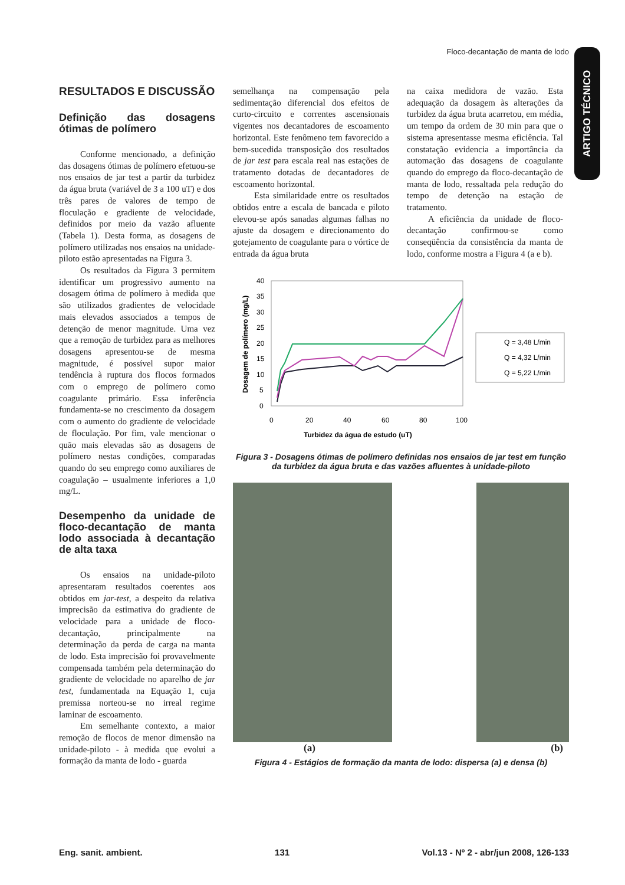Floco-decantação de manta de lodo
ARTIGO TÉCNICO
RESULTADOS E DISCUSSÃO
Definição das dosagens ótimas de polímero
Conforme mencionado, a definição das dosagens ótimas de polímero efetuou-se nos ensaios de jar test a partir da turbidez da água bruta (variável de 3 a 100 uT) e dos três pares de valores de tempo de floculação e gradiente de velocidade, definidos por meio da vazão afluente (Tabela 1). Desta forma, as dosagens de polímero utilizadas nos ensaios na unidade-piloto estão apresentadas na Figura 3.
Os resultados da Figura 3 permitem identificar um progressivo aumento na dosagem ótima de polímero à medida que são utilizados gradientes de velocidade mais elevados associados a tempos de detenção de menor magnitude. Uma vez que a remoção de turbidez para as melhores dosagens apresentou-se de mesma magnitude, é possível supor maior tendência à ruptura dos flocos formados com o emprego de polímero como coagulante primário. Essa inferência fundamenta-se no crescimento da dosagem com o aumento do gradiente de velocidade de floculação. Por fim, vale mencionar o quão mais elevadas são as dosagens de polímero nestas condições, comparadas quando do seu emprego como auxiliares de coagulação – usualmente inferiores a 1,0 mg/L.
Desempenho da unidade de floco-decantação de manta lodo associada à decantação de alta taxa
Os ensaios na unidade-piloto apresentaram resultados coerentes aos obtidos em jar-test, a despeito da relativa imprecisão da estimativa do gradiente de velocidade para a unidade de floco-decantação, principalmente na determinação da perda de carga na manta de lodo. Esta imprecisão foi provavelmente compensada também pela determinação do gradiente de velocidade no aparelho de jar test, fundamentada na Equação 1, cuja premissa norteou-se no irreal regime laminar de escoamento.
Em semelhante contexto, a maior remoção de flocos de menor dimensão na unidade-piloto - à medida que evolui a formação da manta de lodo - guarda
semelhança na compensação pela sedimentação diferencial dos efeitos de curto-circuito e correntes ascensionais vigentes nos decantadores de escoamento horizontal. Este fenômeno tem favorecido a bem-sucedida transposição dos resultados de jar test para escala real nas estações de tratamento dotadas de decantadores de escoamento horizontal.
Esta similaridade entre os resultados obtidos entre a escala de bancada e piloto elevou-se após sanadas algumas falhas no ajuste da dosagem e direcionamento do gotejamento de coagulante para o vórtice de entrada da água bruta
na caixa medidora de vazão. Esta adequação da dosagem às alterações da turbidez da água bruta acarretou, em média, um tempo da ordem de 30 min para que o sistema apresentasse mesma eficiência. Tal constatação evidencia a importância da automação das dosagens de coagulante quando do emprego da floco-decantação de manta de lodo, ressaltada pela redução do tempo de detenção na estação de tratamento.
A eficiência da unidade de floco-decantação confirmou-se como conseqüência da consistência da manta de lodo, conforme mostra a Figura 4 (a e b).
40
35
30
25
20
15
10
5
0
0
20
40
60
80
100
Turbidez da água de estudo (uT)
Dosagem de polímero (mg/L)
Q = 3,48 L/min
Q = 4,32 L/min
Q = 5,22 L/min
Figura 3 - Dosagens ótimas de polímero definidas nos ensaios de jar test em função da turbidez da água bruta e das vazões afluentes à unidade-piloto
(a) (b)
Figura 4 - Estágios de formação da manta de lodo: dispersa (a) e densa (b)
Eng. sanit. ambient. 131 Vol.13 - Nº 2 - abr/jun 2008, 126-133